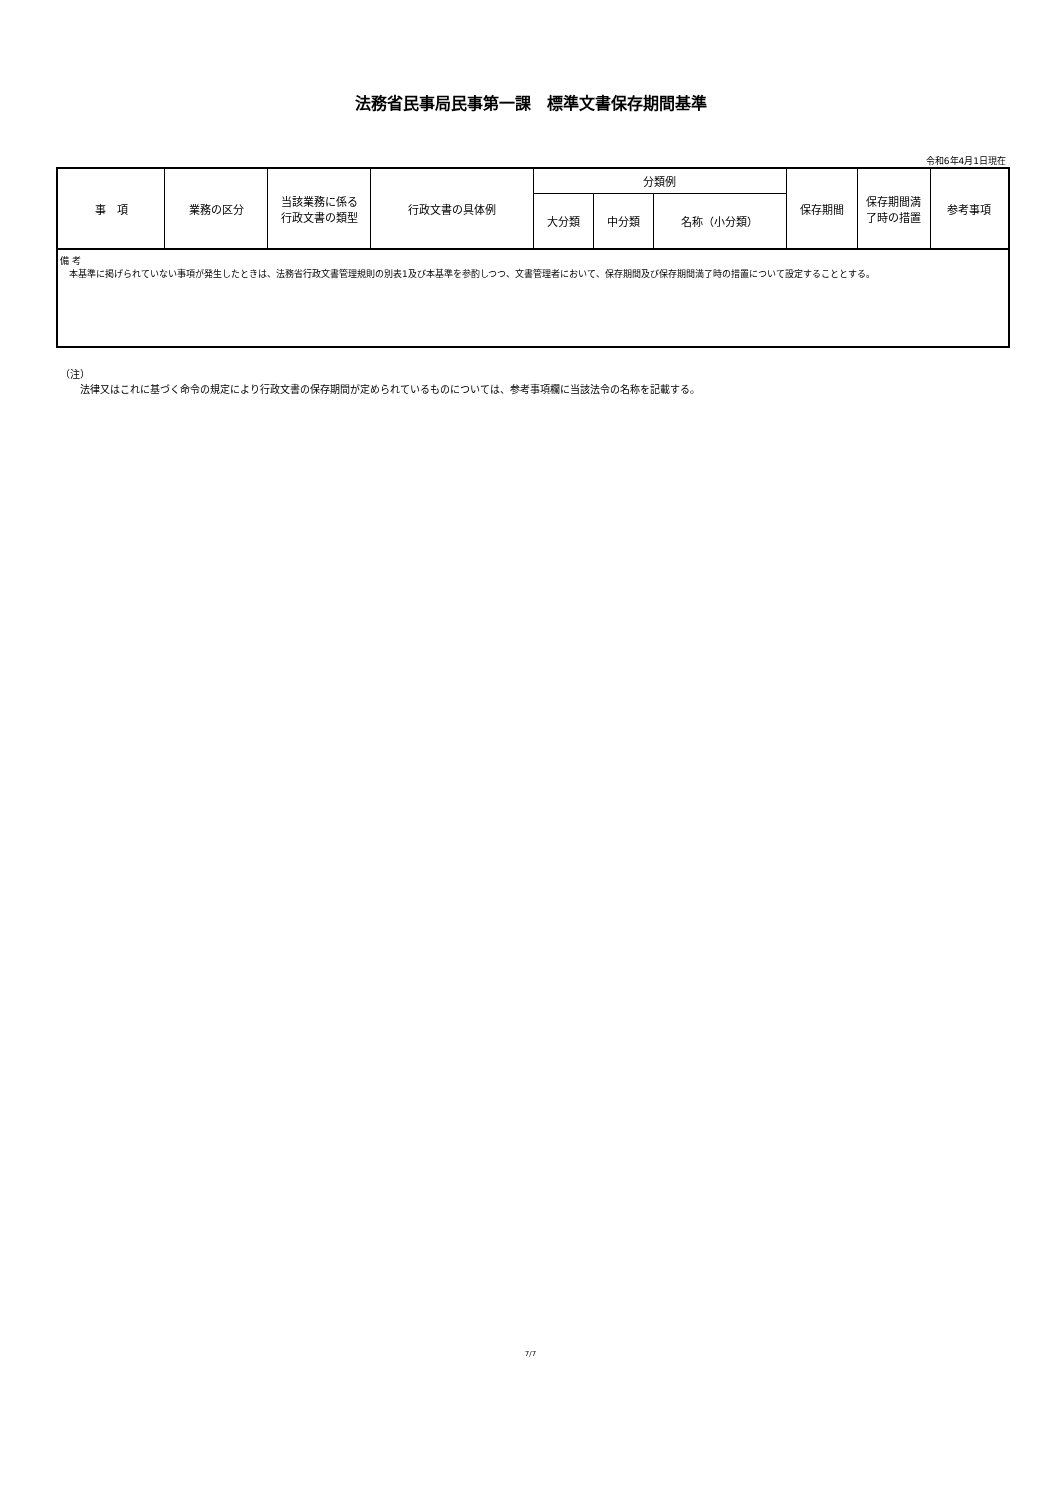法務省民事局民事第一課　標準文書保存期間基準
令和6年4月1日現在
| 事 項 | 業務の区分 | 当該業務に係る 行政文書の類型 | 行政文書の具体例 | 分類例 | | | 保存期間 | 保存期間満 了時の措置 | 参考事項 |
| --- | --- | --- | --- | --- | --- | --- | --- | --- | --- |
| | | | | 大分類 | 中分類 | 名称（小分類） | | | |
| 備 考 本基準に掲げられていない事項が発生したときは、法務省行政文書管理規則の別表1及び本基準を参酌しつつ、文書管理者において、保存期間及び保存期間満了時の措置について設定することとする。 | | | | | | | | | |
（注）
　　法律又はこれに基づく命令の規定により行政文書の保存期間が定められているものについては、参考事項欄に当該法令の名称を記載する。
7/7